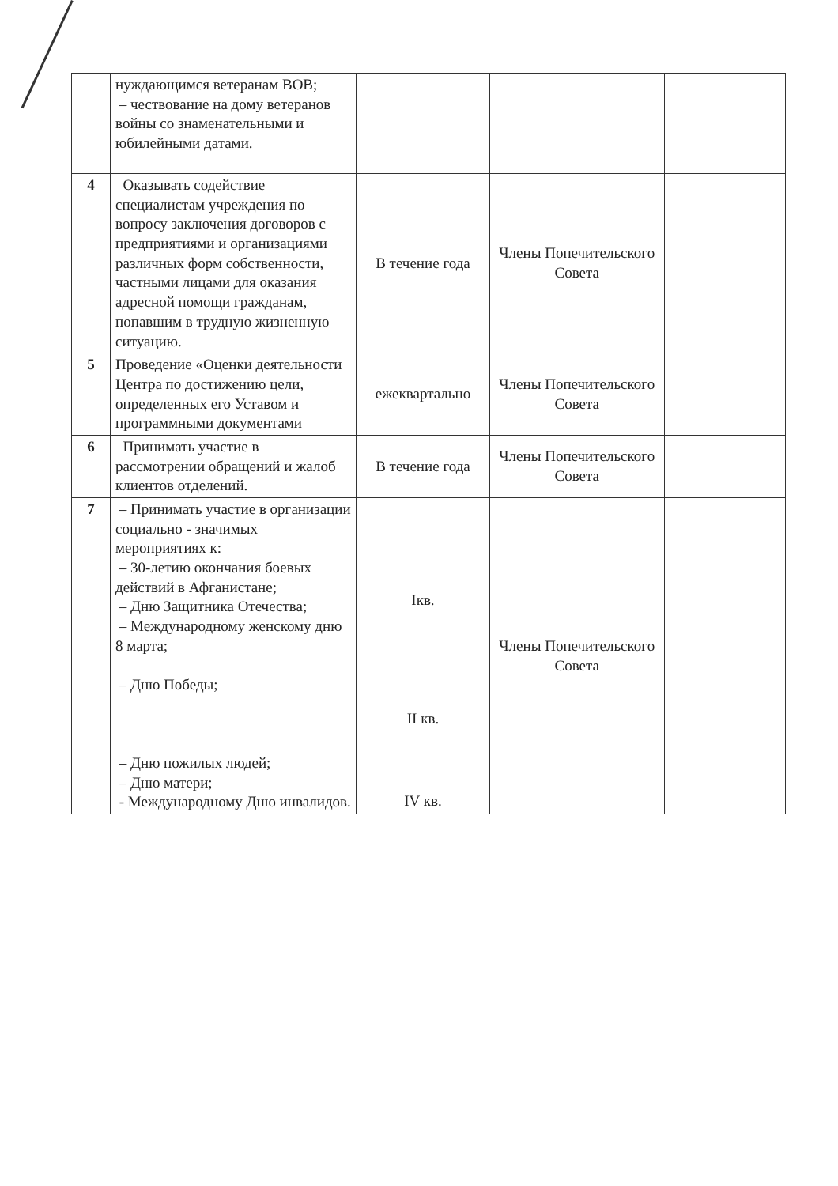| | нуждающимся ветеранам ВОВ; – чествование на дому ветеранов войны со знаменательными и юбилейными датами. | | | |
| 4 | Оказывать содействие специалистам учреждения по вопросу заключения договоров с предприятиями и организациями различных форм собственности, частными лицами для оказания адресной помощи гражданам, попавшим в трудную жизненную ситуацию. | В течение года | Члены Попечительского Совета | |
| 5 | Проведение «Оценки деятельности Центра по достижению цели, определенных его Уставом и программными документами | ежеквартально | Члены Попечительского Совета | |
| 6 | Принимать участие в рассмотрении обращений и жалоб клиентов отделений. | В течение года | Члены Попечительского Совета | |
| 7 | – Принимать участие в организации социально - значимых мероприятиях к: – 30-летию окончания боевых действий в Афганистане; – Дню Защитника Отечества; – Международному женскому дню 8 марта; – Дню Победы; – Дню пожилых людей; – Дню матери; - Международному Дню инвалидов. | Iкв. II кв. IV кв. | Члены Попечительского Совета | |